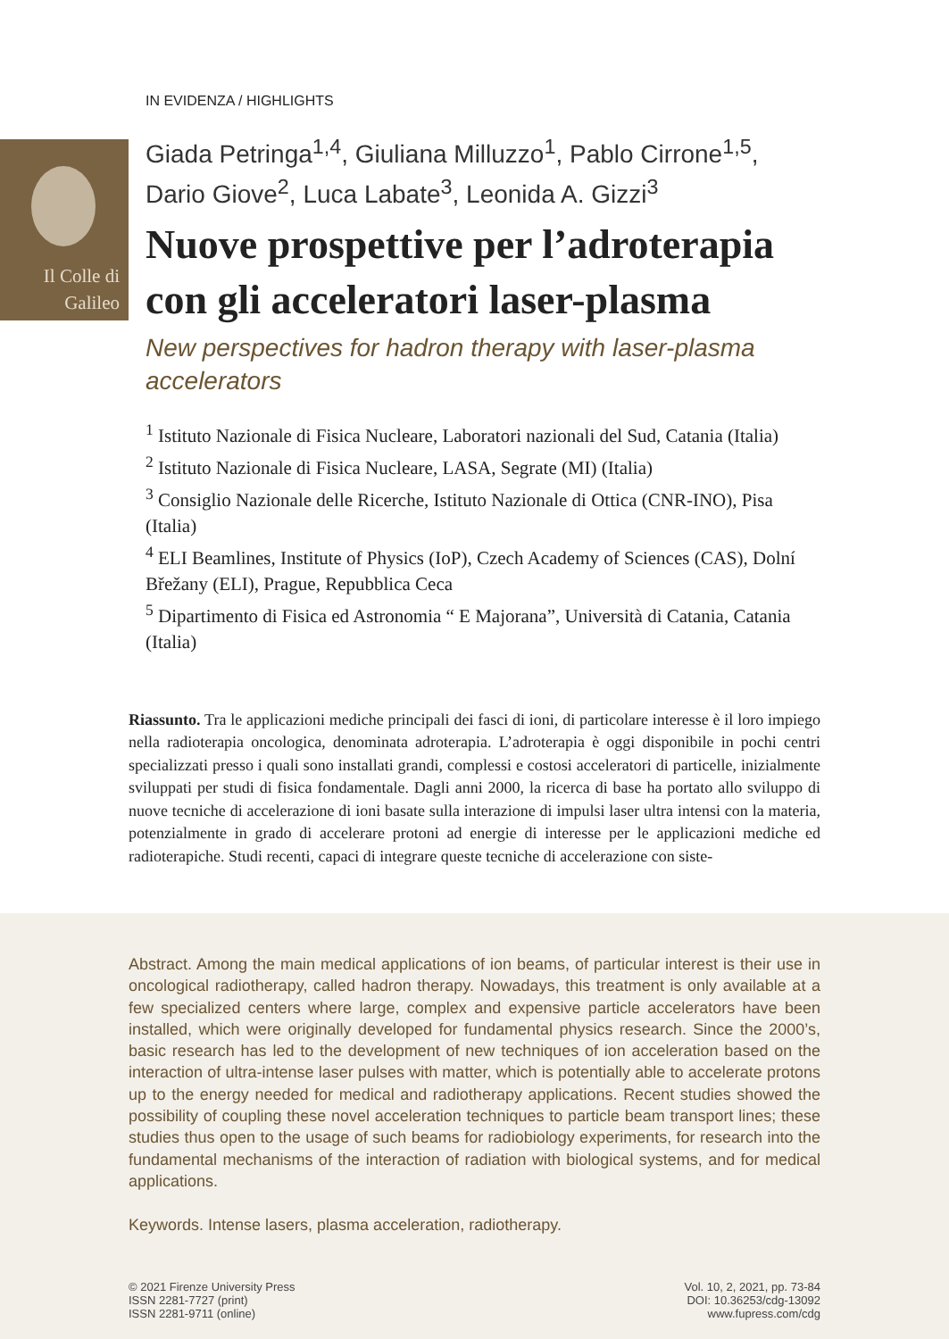Il Colle di
Galileo
IN EVIDENZA / HIGHLIGHTS
Giada Petringa<sup>1,4</sup>, Giuliana Milluzzo<sup>1</sup>, Pablo Cirrone<sup>1,5</sup>, Dario Giove<sup>2</sup>, Luca Labate<sup>3</sup>, Leonida A. Gizzi<sup>3</sup>
Nuove prospettive per l’adroterapia con gli acceleratori laser-plasma
New perspectives for hadron therapy with laser-plasma accelerators
<sup>1</sup> Istituto Nazionale di Fisica Nucleare, Laboratori nazionali del Sud, Catania (Italia)
<sup>2</sup> Istituto Nazionale di Fisica Nucleare, LASA, Segrate (MI) (Italia)
<sup>3</sup> Consiglio Nazionale delle Ricerche, Istituto Nazionale di Ottica (CNR-INO), Pisa (Italia)
<sup>4</sup> ELI Beamlines, Institute of Physics (IoP), Czech Academy of Sciences (CAS), Dolní Břežany (ELI), Prague, Repubblica Ceca
<sup>5</sup> Dipartimento di Fisica ed Astronomia “ E Majorana”, Università di Catania, Catania (Italia)
Riassunto. Tra le applicazioni mediche principali dei fasci di ioni, di particolare interesse è il loro impiego nella radioterapia oncologica, denominata adroterapia. L’adroterapia è oggi disponibile in pochi centri specializzati presso i quali sono installati grandi, complessi e costosi acceleratori di particelle, inizialmente sviluppati per studi di fisica fondamentale. Dagli anni 2000, la ricerca di base ha portato allo sviluppo di nuove tecniche di accelerazione di ioni basate sulla interazione di impulsi laser ultra intensi con la materia, potenzialmente in grado di accelerare protoni ad energie di interesse per le applicazioni mediche ed radioterapiche. Studi recenti, capaci di integrare queste tecniche di accelerazione con siste-
Abstract. Among the main medical applications of ion beams, of particular interest is their use in oncological radiotherapy, called hadron therapy. Nowadays, this treatment is only available at a few specialized centers where large, complex and expensive particle accelerators have been installed, which were originally developed for fundamental physics research. Since the 2000’s, basic research has led to the development of new techniques of ion acceleration based on the interaction of ultra-intense laser pulses with matter, which is potentially able to accelerate protons up to the energy needed for medical and radiotherapy applications. Recent studies showed the possibility of coupling these novel acceleration techniques to particle beam transport lines; these studies thus open to the usage of such beams for radiobiology experiments, for research into the fundamental mechanisms of the interaction of radiation with biological systems, and for medical applications.
Keywords. Intense lasers, plasma acceleration, radiotherapy.
© 2021 Firenze University Press
ISSN 2281-7727 (print)
ISSN 2281-9711 (online)
Vol. 10, 2, 2021, pp. 73-84
DOI: 10.36253/cdg-13092
www.fupress.com/cdg